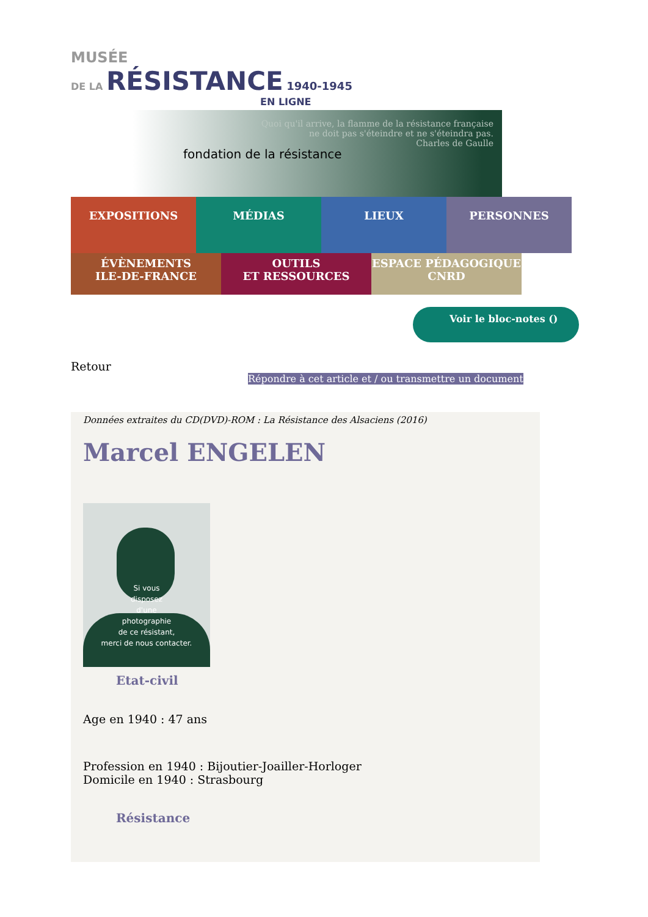MUSÉE
DE LA RÉSISTANCE 1940-1945
EN LIGNE
fondation de la résistance
Quoi qu'il arrive, la flamme de la résistance française
ne doit pas s'éteindre et ne s'éteindra pas.
Charles de Gaulle
EXPOSITIONS MÉDIAS LIEUX PERSONNES
ÉVÈNEMENTS
ILE-DE-FRANCE
OUTILS
ET RESSOURCES
ESPACE PÉDAGOGIQUE
CNRD
Voir le bloc-notes ()
Retour
Répondre à cet article et / ou transmettre un document
Données extraites du CD(DVD)-ROM : La Résistance des Alsaciens (2016)
Marcel ENGELEN
Si vous
disposez
d'une
photographie
de ce résistant,
merci de nous contacter.
Etat-civil
Age en 1940 : 47 ans
Profession en 1940 : Bijoutier-Joailler-Horloger
Domicile en 1940 : Strasbourg
Résistance